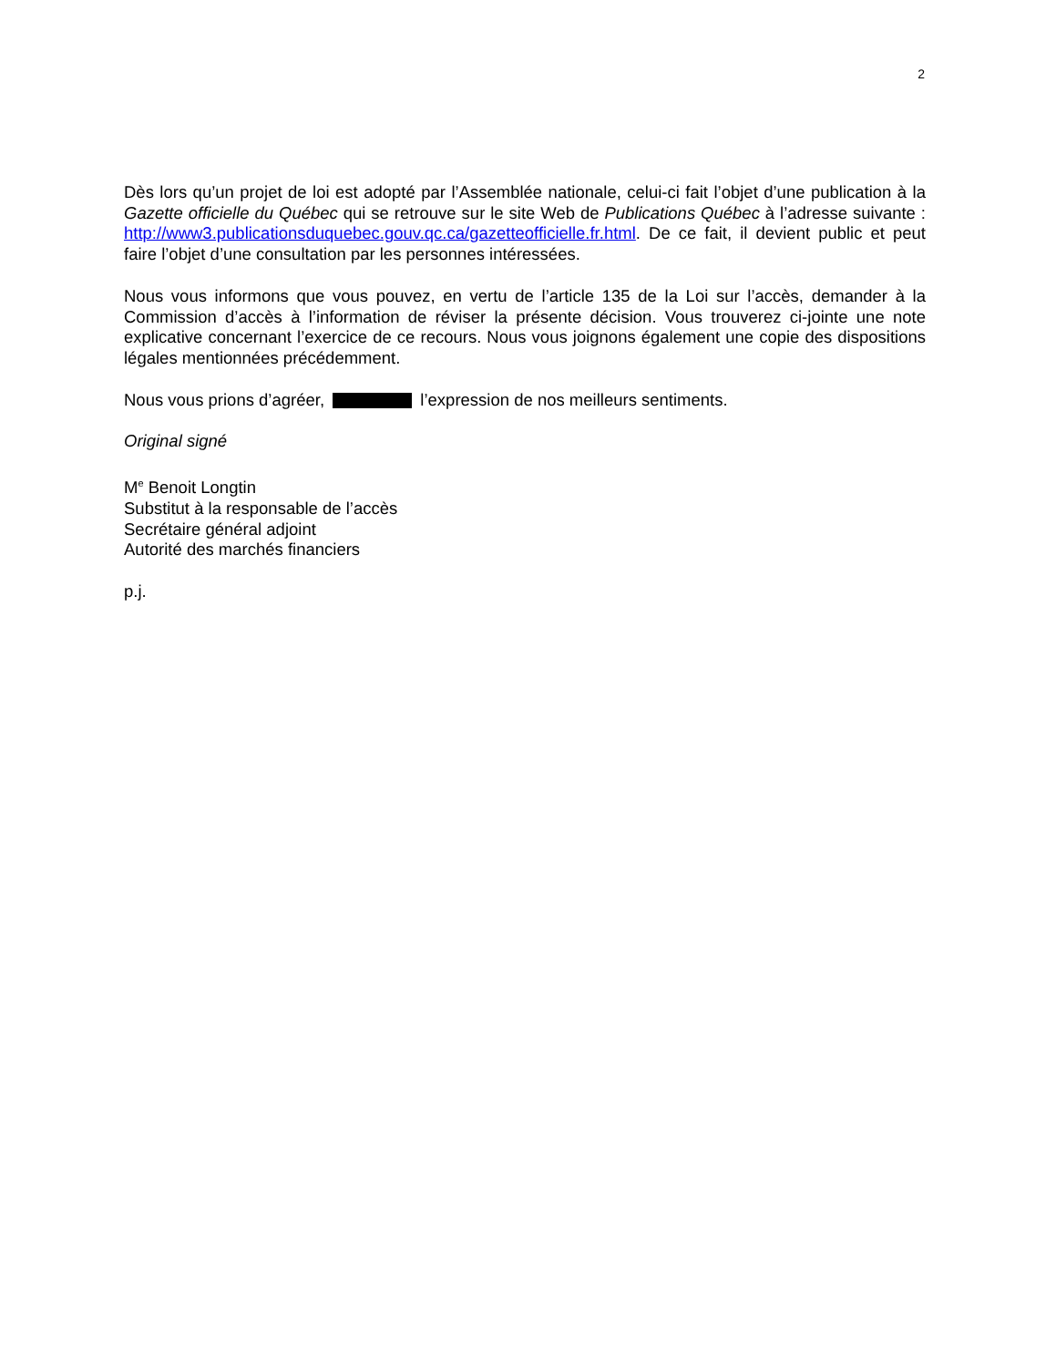2
Dès lors qu’un projet de loi est adopté par l’Assemblée nationale, celui-ci fait l’objet d’une publication à la Gazette officielle du Québec qui se retrouve sur le site Web de Publications Québec à l’adresse suivante : http://www3.publicationsduquebec.gouv.qc.ca/gazetteofficielle.fr.html. De ce fait, il devient public et peut faire l’objet d’une consultation par les personnes intéressées.
Nous vous informons que vous pouvez, en vertu de l’article 135 de la Loi sur l’accès, demander à la Commission d’accès à l’information de réviser la présente décision. Vous trouverez ci-jointe une note explicative concernant l’exercice de ce recours. Nous vous joignons également une copie des dispositions légales mentionnées précédemment.
Nous vous prions d’agréer, l’expression de nos meilleurs sentiments.
Original signé
M<sup>e</sup> Benoit Longtin
Substitut à la responsable de l’accès
Secrétaire général adjoint
Autorité des marchés financiers
p.j.